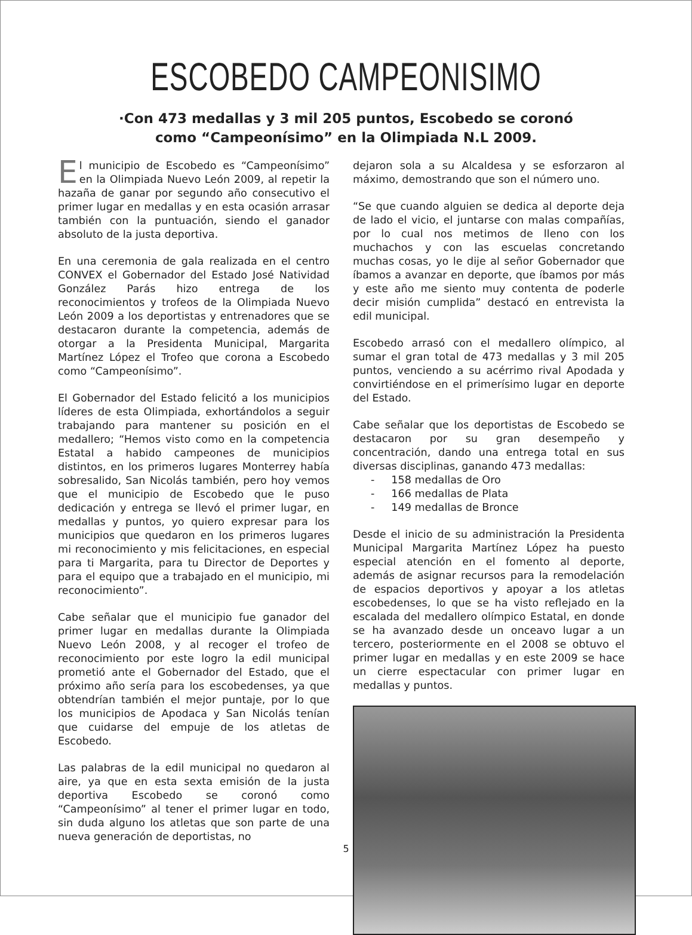ESCOBEDO CAMPEONISIMO
·Con 473 medallas y 3 mil 205 puntos, Escobedo se coronó
como “Campeonísimo” en la Olimpiada N.L 2009.
El municipio de Escobedo es “Campeonísimo” en la Olimpiada Nuevo León 2009, al repetir la hazaña de ganar por segundo año consecutivo el primer lugar en medallas y en esta ocasión arrasar también con la puntuación, siendo el ganador absoluto de la justa deportiva.
En una ceremonia de gala realizada en el centro CONVEX el Gobernador del Estado José Natividad González Parás hizo entrega de los reconocimientos y trofeos de la Olimpiada Nuevo León 2009 a los deportistas y entrenadores que se destacaron durante la competencia, además de otorgar a la Presidenta Municipal, Margarita Martínez López el Trofeo que corona a Escobedo como “Campeonísimo”.
El Gobernador del Estado felicitó a los municipios líderes de esta Olimpiada, exhortándolos a seguir trabajando para mantener su posición en el medallero; “Hemos visto como en la competencia Estatal a habido campeones de municipios distintos, en los primeros lugares Monterrey había sobresalido, San Nicolás también, pero hoy vemos que el municipio de Escobedo que le puso dedicación y entrega se llevó el primer lugar, en medallas y puntos, yo quiero expresar para los municipios que quedaron en los primeros lugares mi reconocimiento y mis felicitaciones, en especial para ti Margarita, para tu Director de Deportes y para el equipo que a trabajado en el municipio, mi reconocimiento”.
Cabe señalar que el municipio fue ganador del primer lugar en medallas durante la Olimpiada Nuevo León 2008, y al recoger el trofeo de reconocimiento por este logro la edil municipal prometió ante el Gobernador del Estado, que el próximo año sería para los escobedenses, ya que obtendrían también el mejor puntaje, por lo que los municipios de Apodaca y San Nicolás tenían que cuidarse del empuje de los atletas de Escobedo.
Las palabras de la edil municipal no quedaron al aire, ya que en esta sexta emisión de la justa deportiva Escobedo se coronó como “Campeonísimo” al tener el primer lugar en todo, sin duda alguno los atletas que son parte de una nueva generación de deportistas, no
dejaron sola a su Alcaldesa y se esforzaron al máximo, demostrando que son el número uno.
“Se que cuando alguien se dedica al deporte deja de lado el vicio, el juntarse con malas compañías, por lo cual nos metimos de lleno con los muchachos y con las escuelas concretando muchas cosas, yo le dije al señor Gobernador que íbamos a avanzar en deporte, que íbamos por más y este año me siento muy contenta de poderle decir misión cumplida” destacó en entrevista la edil municipal.
Escobedo arrasó con el medallero olímpico, al sumar el gran total de 473 medallas y 3 mil 205 puntos, venciendo a su acérrimo rival Apodada y convirtiéndose en el primerísimo lugar en deporte del Estado.
Cabe señalar que los deportistas de Escobedo se destacaron por su gran desempeño y concentración, dando una entrega total en sus diversas disciplinas, ganando 473 medallas:
- 158 medallas de Oro
- 166 medallas de Plata
- 149 medallas de Bronce
Desde el inicio de su administración la Presidenta Municipal Margarita Martínez López ha puesto especial atención en el fomento al deporte, además de asignar recursos para la remodelación de espacios deportivos y apoyar a los atletas escobedenses, lo que se ha visto reflejado en la escalada del medallero olímpico Estatal, en donde se ha avanzado desde un onceavo lugar a un tercero, posteriormente en el 2008 se obtuvo el primer lugar en medallas y en este 2009 se hace un cierre espectacular con primer lugar en medallas y puntos.
5